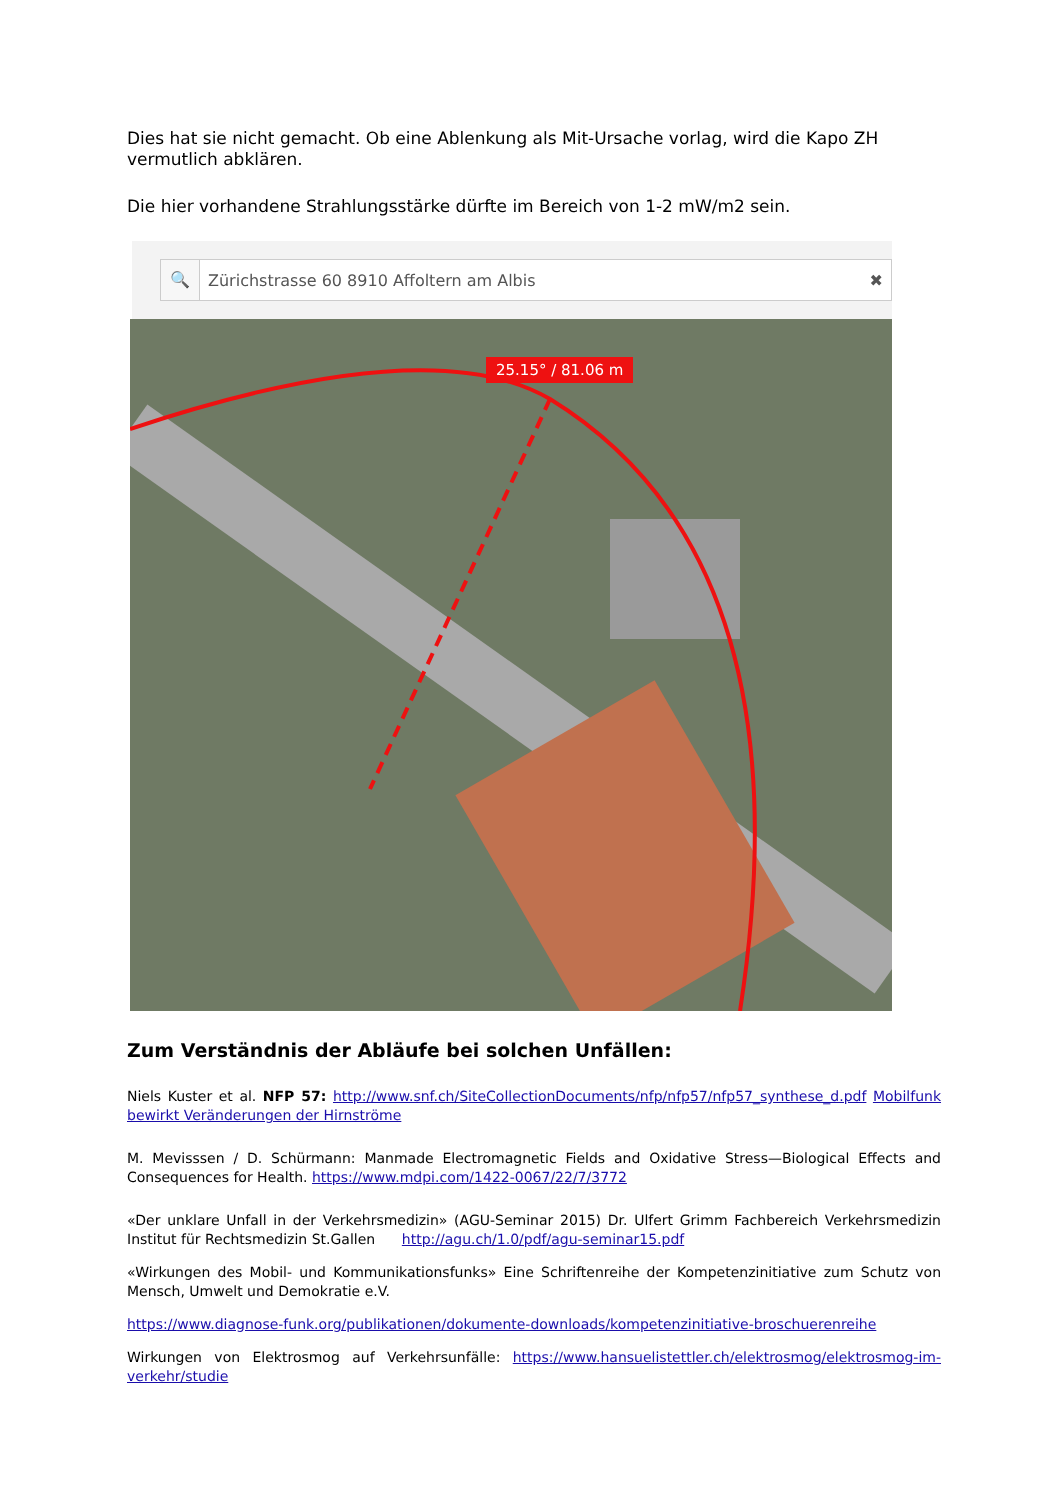Dies hat sie nicht gemacht. Ob eine Ablenkung als Mit-Ursache vorlag, wird die Kapo ZH vermutlich abklären.
Die hier vorhandene Strahlungsstärke dürfte im Bereich von 1-2 mW/m2 sein.
🔍 Zürichstrasse 60 8910 Affoltern am Albis ✖
25.15° / 81.06 m
Zum Verständnis der Abläufe bei solchen Unfällen:
Niels Kuster et al. NFP 57: http://www.snf.ch/SiteCollectionDocuments/nfp/nfp57/nfp57_synthese_d.pdf Mobilfunk bewirkt Veränderungen der Hirnströme
M. Mevisssen / D. Schürmann: Manmade Electromagnetic Fields and Oxidative Stress—Biological Effects and Consequences for Health. https://www.mdpi.com/1422-0067/22/7/3772
«Der unklare Unfall in der Verkehrsmedizin» (AGU-Seminar 2015) Dr. Ulfert Grimm Fachbereich Verkehrsmedizin Institut für Rechtsmedizin St.Gallen http://agu.ch/1.0/pdf/agu-seminar15.pdf
«Wirkungen des Mobil- und Kommunikationsfunks» Eine Schriftenreihe der Kompetenzinitiative zum Schutz von Mensch, Umwelt und Demokratie e.V.
https://www.diagnose-funk.org/publikationen/dokumente-downloads/kompetenzinitiative-broschuerenreihe
Wirkungen von Elektrosmog auf Verkehrsunfälle: https://www.hansuelistettler.ch/elektrosmog/elektrosmog-im-verkehr/studie